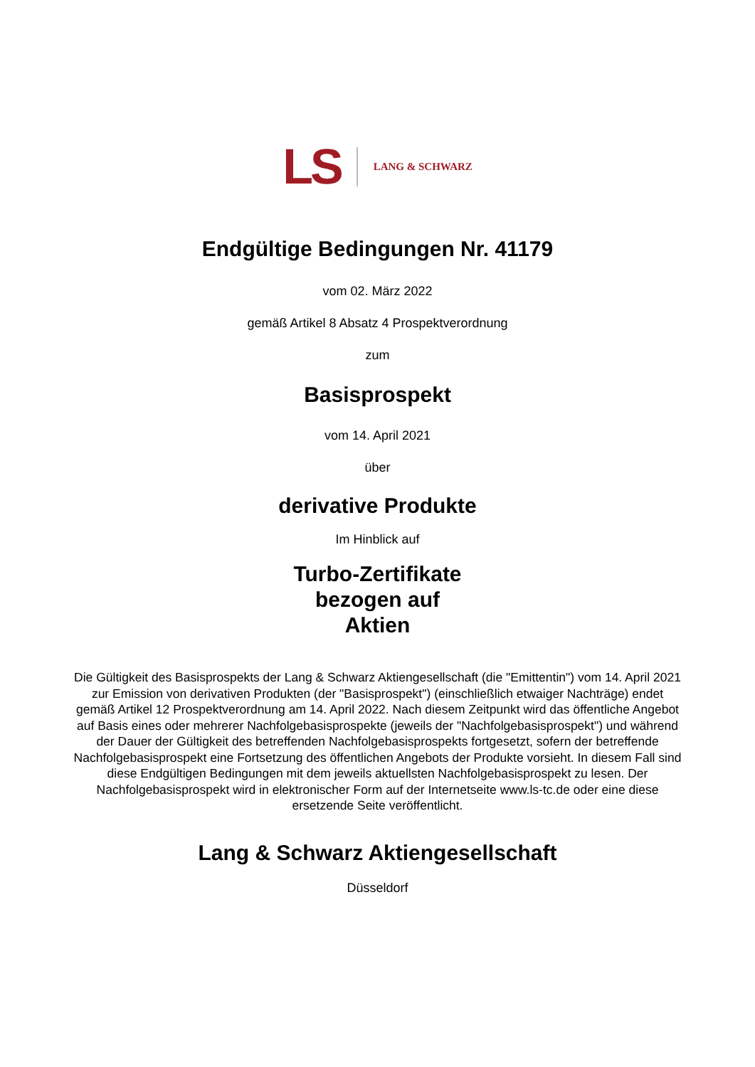LS LANG & SCHWARZ
Endgültige Bedingungen Nr. 41179
vom 02. März 2022
gemäß Artikel 8 Absatz 4 Prospektverordnung
zum
Basisprospekt
vom 14. April 2021
über
derivative Produkte
Im Hinblick auf
Turbo-Zertifikate
bezogen auf
Aktien
Die Gültigkeit des Basisprospekts der Lang & Schwarz Aktiengesellschaft (die "Emittentin") vom 14. April 2021 zur Emission von derivativen Produkten (der "Basisprospekt") (einschließlich etwaiger Nachträge) endet gemäß Artikel 12 Prospektverordnung am 14. April 2022. Nach diesem Zeitpunkt wird das öffentliche Angebot auf Basis eines oder mehrerer Nachfolgebasisprospekte (jeweils der "Nachfolgebasisprospekt") und während der Dauer der Gültigkeit des betreffenden Nachfolgebasisprospekts fortgesetzt, sofern der betreffende Nachfolgebasisprospekt eine Fortsetzung des öffentlichen Angebots der Produkte vorsieht. In diesem Fall sind diese Endgültigen Bedingungen mit dem jeweils aktuellsten Nachfolgebasisprospekt zu lesen. Der Nachfolgebasisprospekt wird in elektronischer Form auf der Internetseite www.ls-tc.de oder eine diese ersetzende Seite veröffentlicht.
Lang & Schwarz Aktiengesellschaft
Düsseldorf